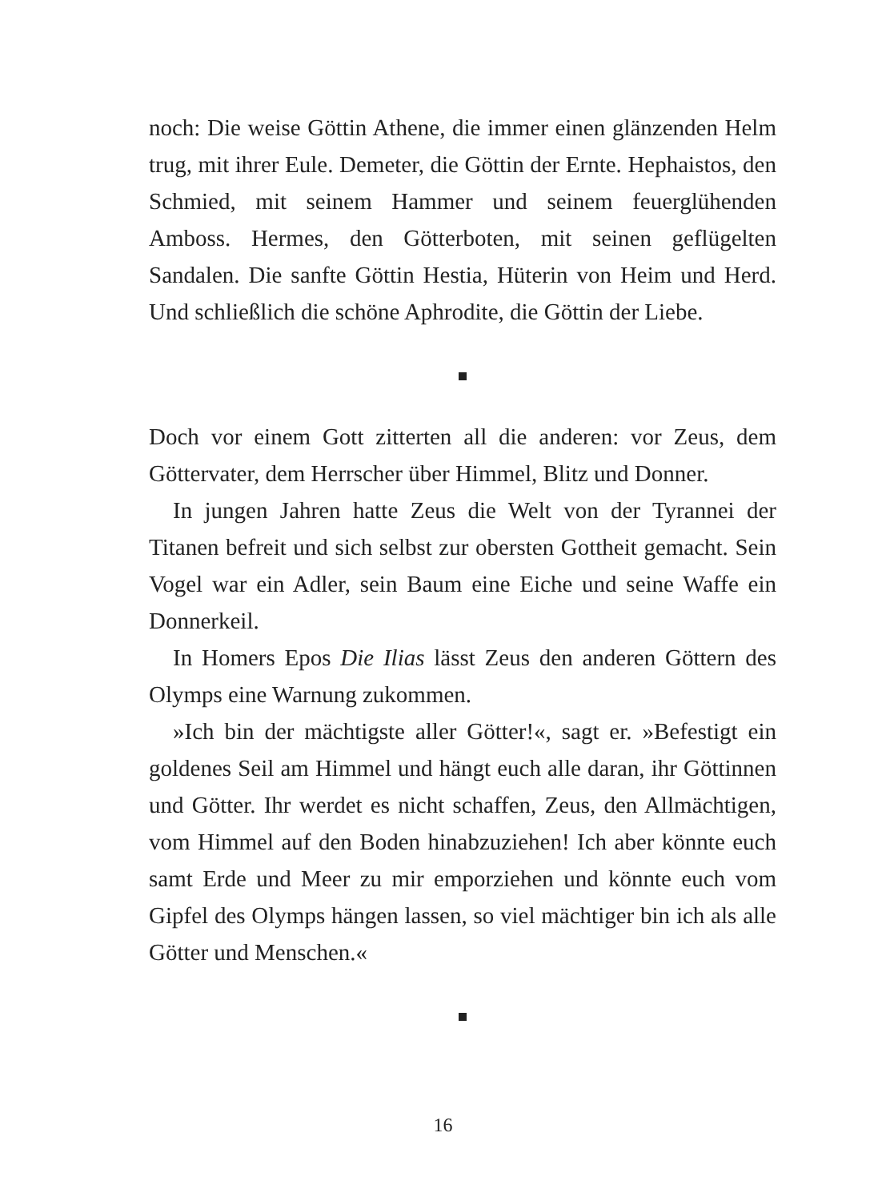noch: Die weise Göttin Athene, die immer einen glänzenden Helm trug, mit ihrer Eule. Demeter, die Göttin der Ernte. Hephaistos, den Schmied, mit seinem Hammer und seinem feuerglühenden Amboss. Hermes, den Götterboten, mit seinen geflügelten Sandalen. Die sanfte Göttin Hestia, Hüterin von Heim und Herd. Und schließlich die schöne Aphrodite, die Göttin der Liebe.
Doch vor einem Gott zitterten all die anderen: vor Zeus, dem Göttervater, dem Herrscher über Himmel, Blitz und Donner.
In jungen Jahren hatte Zeus die Welt von der Tyrannei der Titanen befreit und sich selbst zur obersten Gottheit gemacht. Sein Vogel war ein Adler, sein Baum eine Eiche und seine Waffe ein Donnerkeil.
In Homers Epos Die Ilias lässt Zeus den anderen Göttern des Olymps eine Warnung zukommen.
»Ich bin der mächtigste aller Götter!«, sagt er. »Befestigt ein goldenes Seil am Himmel und hängt euch alle daran, ihr Göttinnen und Götter. Ihr werdet es nicht schaffen, Zeus, den Allmächtigen, vom Himmel auf den Boden hinabzuziehen! Ich aber könnte euch samt Erde und Meer zu mir emporziehen und könnte euch vom Gipfel des Olymps hängen lassen, so viel mächtiger bin ich als alle Götter und Menschen.«
16